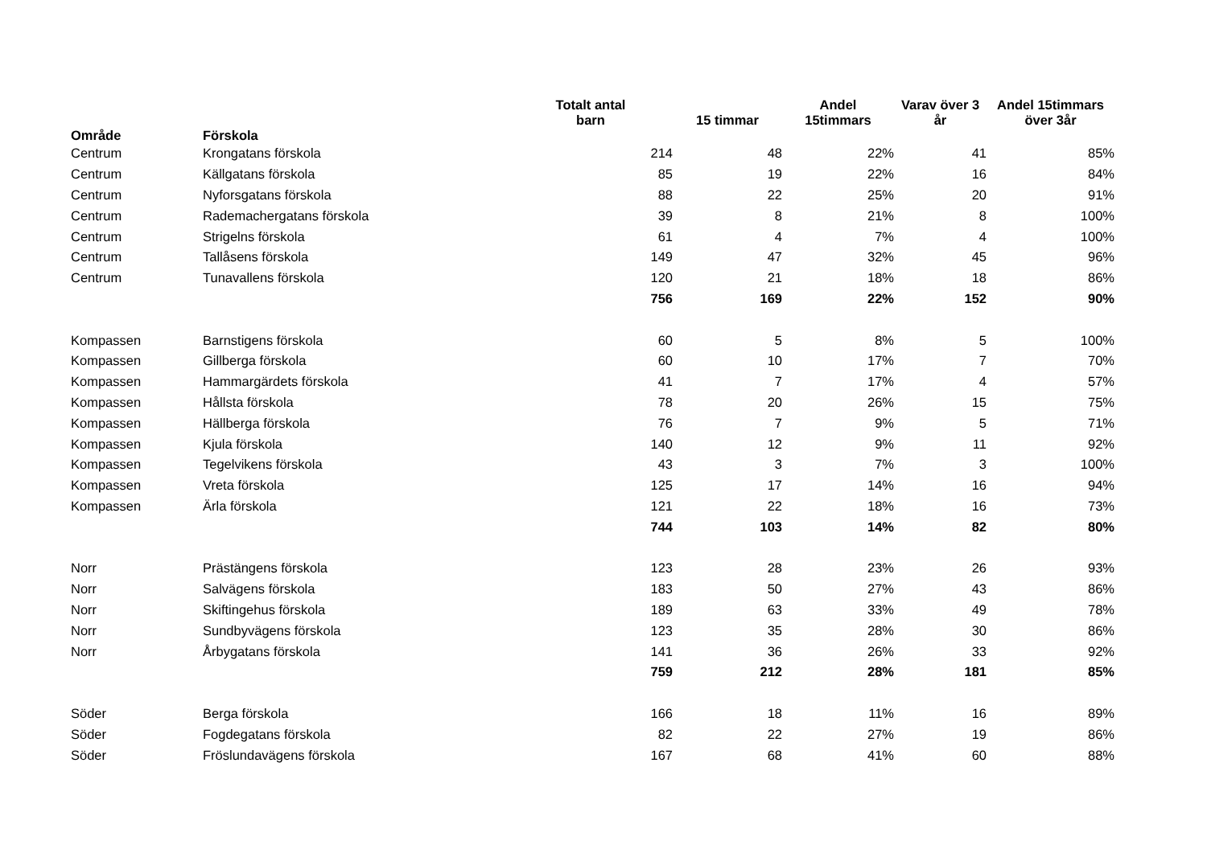| Område | Förskola | Totalt antal barn | 15 timmar | Andel 15timmars | Varav över 3 år | Andel 15timmars över 3år |
| --- | --- | --- | --- | --- | --- | --- |
| Centrum | Krongatans förskola | 214 | 48 | 22% | 41 | 85% |
| Centrum | Källgatans förskola | 85 | 19 | 22% | 16 | 84% |
| Centrum | Nyforsgatans förskola | 88 | 22 | 25% | 20 | 91% |
| Centrum | Rademachergatans förskola | 39 | 8 | 21% | 8 | 100% |
| Centrum | Strigelns förskola | 61 | 4 | 7% | 4 | 100% |
| Centrum | Tallåsens förskola | 149 | 47 | 32% | 45 | 96% |
| Centrum | Tunavallens förskola | 120 | 21 | 18% | 18 | 86% |
| | | 756 | 169 | 22% | 152 | 90% |
| Kompassen | Barnstigens förskola | 60 | 5 | 8% | 5 | 100% |
| Kompassen | Gillberga förskola | 60 | 10 | 17% | 7 | 70% |
| Kompassen | Hammargärdets förskola | 41 | 7 | 17% | 4 | 57% |
| Kompassen | Hållsta förskola | 78 | 20 | 26% | 15 | 75% |
| Kompassen | Hällberga förskola | 76 | 7 | 9% | 5 | 71% |
| Kompassen | Kjula förskola | 140 | 12 | 9% | 11 | 92% |
| Kompassen | Tegelvikens förskola | 43 | 3 | 7% | 3 | 100% |
| Kompassen | Vreta förskola | 125 | 17 | 14% | 16 | 94% |
| Kompassen | Ärla förskola | 121 | 22 | 18% | 16 | 73% |
| | | 744 | 103 | 14% | 82 | 80% |
| Norr | Prästängens förskola | 123 | 28 | 23% | 26 | 93% |
| Norr | Salvägens förskola | 183 | 50 | 27% | 43 | 86% |
| Norr | Skiftingehus förskola | 189 | 63 | 33% | 49 | 78% |
| Norr | Sundbyvägens förskola | 123 | 35 | 28% | 30 | 86% |
| Norr | Årbygatans förskola | 141 | 36 | 26% | 33 | 92% |
| | | 759 | 212 | 28% | 181 | 85% |
| Söder | Berga förskola | 166 | 18 | 11% | 16 | 89% |
| Söder | Fogdegatans förskola | 82 | 22 | 27% | 19 | 86% |
| Söder | Fröslundavägens förskola | 167 | 68 | 41% | 60 | 88% |